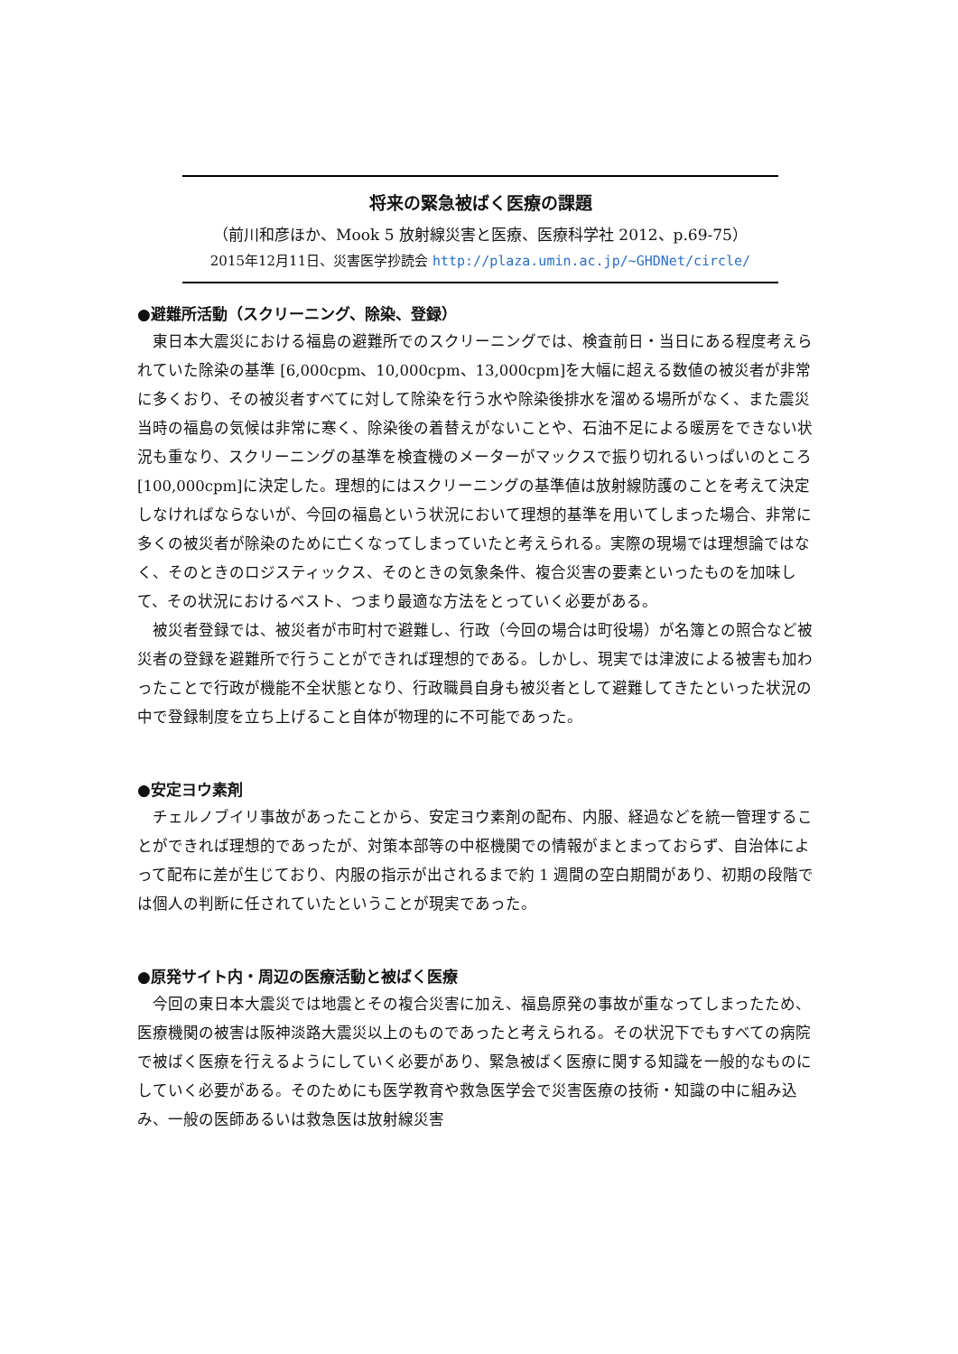将来の緊急被ばく医療の課題
（前川和彦ほか、Mook 5 放射線災害と医療、医療科学社 2012、p.69-75）
2015年12月11日、災害医学抄読会 http://plaza.umin.ac.jp/~GHDNet/circle/
●避難所活動（スクリーニング、除染、登録）
東日本大震災における福島の避難所でのスクリーニングでは、検査前日・当日にある程度考えられていた除染の基準 [6,000cpm、10,000cpm、13,000cpm]を大幅に超える数値の被災者が非常に多くおり、その被災者すべてに対して除染を行う水や除染後排水を溜める場所がなく、また震災当時の福島の気候は非常に寒く、除染後の着替えがないことや、石油不足による暖房をできない状況も重なり、スクリーニングの基準を検査機のメーターがマックスで振り切れるいっぱいのところ[100,000cpm]に決定した。理想的にはスクリーニングの基準値は放射線防護のことを考えて決定しなければならないが、今回の福島という状況において理想的基準を用いてしまった場合、非常に多くの被災者が除染のために亡くなってしまっていたと考えられる。実際の現場では理想論ではなく、そのときのロジスティックス、そのときの気象条件、複合災害の要素といったものを加味して、その状況におけるベスト、つまり最適な方法をとっていく必要がある。
被災者登録では、被災者が市町村で避難し、行政（今回の場合は町役場）が名簿との照合など被災者の登録を避難所で行うことができれば理想的である。しかし、現実では津波による被害も加わったことで行政が機能不全状態となり、行政職員自身も被災者として避難してきたといった状況の中で登録制度を立ち上げること自体が物理的に不可能であった。
●安定ヨウ素剤
チェルノブイリ事故があったことから、安定ヨウ素剤の配布、内服、経過などを統一管理することができれば理想的であったが、対策本部等の中枢機関での情報がまとまっておらず、自治体によって配布に差が生じており、内服の指示が出されるまで約 1 週間の空白期間があり、初期の段階では個人の判断に任されていたということが現実であった。
●原発サイト内・周辺の医療活動と被ばく医療
今回の東日本大震災では地震とその複合災害に加え、福島原発の事故が重なってしまったため、医療機関の被害は阪神淡路大震災以上のものであったと考えられる。その状況下でもすべての病院で被ばく医療を行えるようにしていく必要があり、緊急被ばく医療に関する知識を一般的なものにしていく必要がある。そのためにも医学教育や救急医学会で災害医療の技術・知識の中に組み込み、一般の医師あるいは救急医は放射線災害